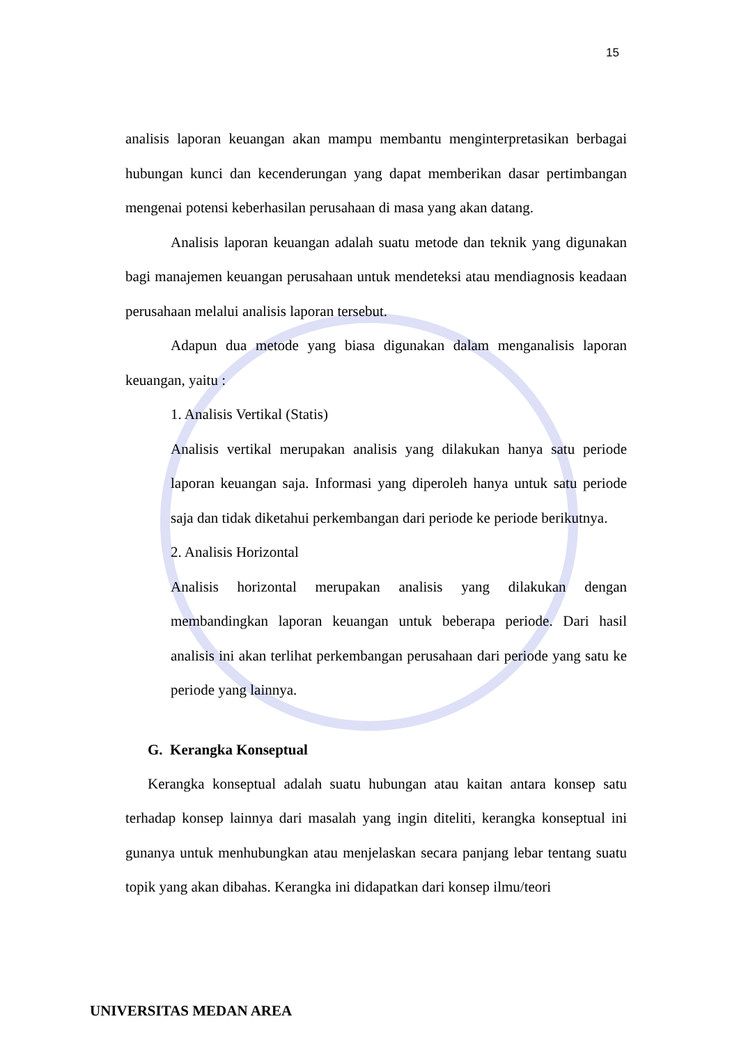15
analisis laporan keuangan akan mampu membantu menginterpretasikan berbagai hubungan kunci dan kecenderungan yang dapat memberikan dasar pertimbangan mengenai potensi keberhasilan perusahaan di masa yang akan datang.
Analisis laporan keuangan adalah suatu metode dan teknik yang digunakan bagi manajemen keuangan perusahaan untuk mendeteksi atau mendiagnosis keadaan perusahaan melalui analisis laporan tersebut.
Adapun dua metode yang biasa digunakan dalam menganalisis laporan keuangan, yaitu :
1. Analisis Vertikal (Statis)
Analisis vertikal merupakan analisis yang dilakukan hanya satu periode laporan keuangan saja. Informasi yang diperoleh hanya untuk satu periode saja dan tidak diketahui perkembangan dari periode ke periode berikutnya.
2. Analisis Horizontal
Analisis horizontal merupakan analisis yang dilakukan dengan membandingkan laporan keuangan untuk beberapa periode. Dari hasil analisis ini akan terlihat perkembangan perusahaan dari periode yang satu ke periode yang lainnya.
G. Kerangka Konseptual
Kerangka konseptual adalah suatu hubungan atau kaitan antara konsep satu terhadap konsep lainnya dari masalah yang ingin diteliti, kerangka konseptual ini gunanya untuk menhubungkan atau menjelaskan secara panjang lebar tentang suatu topik yang akan dibahas. Kerangka ini didapatkan dari konsep ilmu/teori
UNIVERSITAS MEDAN AREA